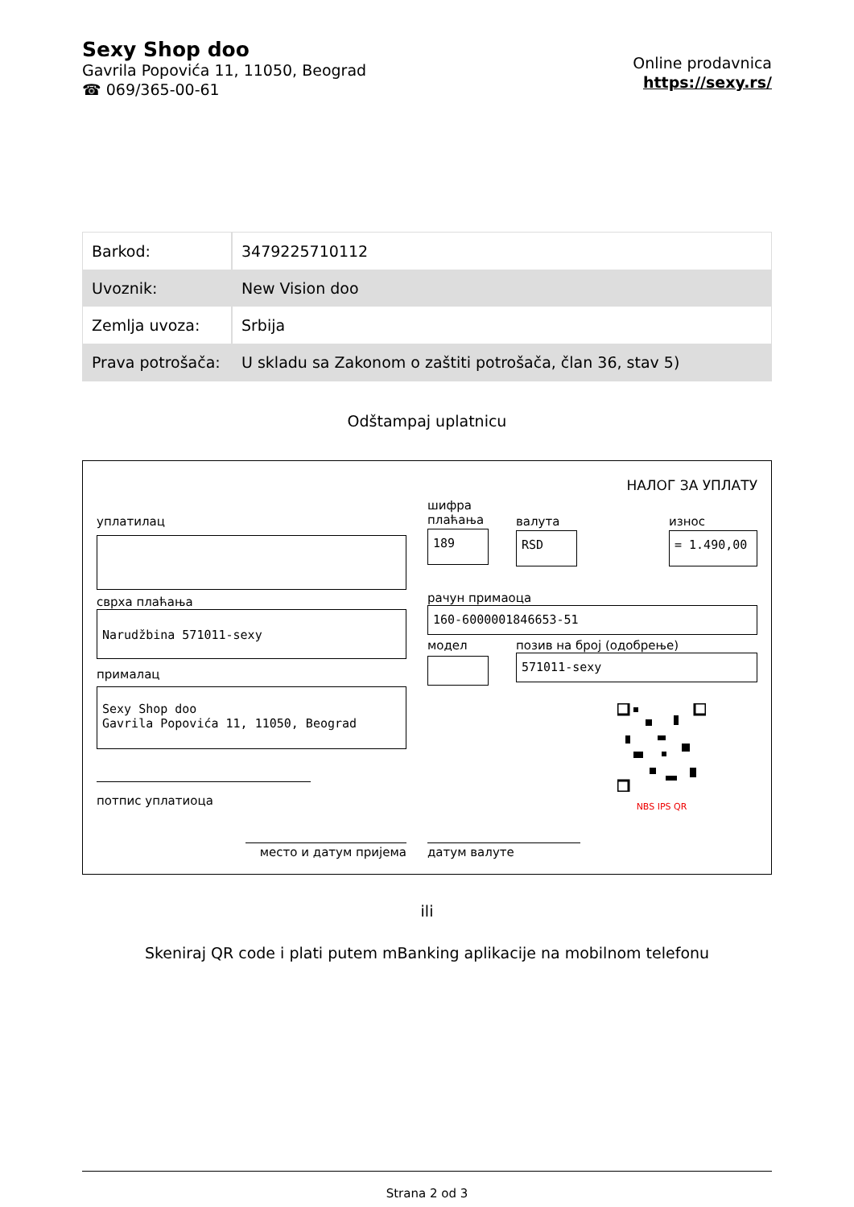Sexy Shop doo
Gavrila Popovića 11, 11050, Beograd
☎ 069/365-00-61
Online prodavnica
https://sexy.rs/
| Barkod: | 3479225710112 |
| Uvoznik: | New Vision doo |
| Zemlja uvoza: | Srbija |
| Prava potrošača: | U skladu sa Zakonom o zaštiti potrošača, član 36, stav 5) |
Odštampaj uplatnicu
НАЛОГ ЗА УПЛАТУ
уплатилац
сврха плаћања
Narudžbina 571011-sexy
прималац
Sexy Shop doo
Gavrila Popovića 11, 11050, Beograd
потпис уплатиоца
шифра плаћања
189
валута
RSD
износ
= 1.490,00
рачун примаоца
160-6000001846653-51
модел позив на број (одобрење)
571011-sexy
NBS IPS QR
место и датум пријема датум валуте
ili
Skeniraj QR code i plati putem mBanking aplikacije na mobilnom telefonu
Strana 2 od 3